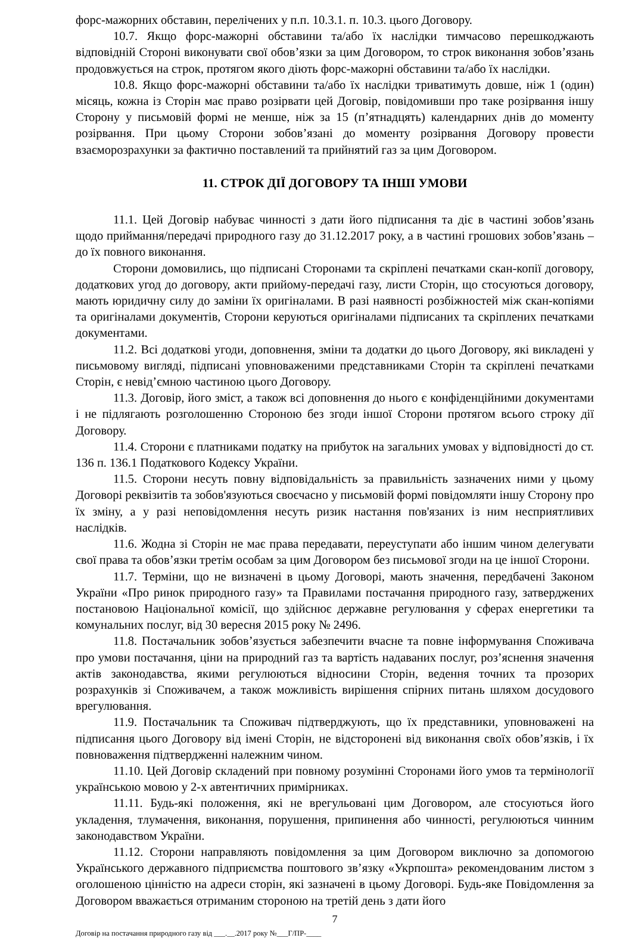форс-мажорних обставин, перелічених у п.п. 10.3.1. п. 10.3. цього Договору.
10.7. Якщо форс-мажорні обставини та/або їх наслідки тимчасово перешкоджають відповідній Стороні виконувати свої обов’язки за цим Договором, то строк виконання зобов’язань продовжується на строк, протягом якого діють форс-мажорні обставини та/або їх наслідки.
10.8. Якщо форс-мажорні обставини та/або їх наслідки триватимуть довше, ніж 1 (один) місяць, кожна із Сторін має право розірвати цей Договір, повідомивши про таке розірвання іншу Сторону у письмовій формі не менше, ніж за 15 (п’ятнадцять) календарних днів до моменту розірвання. При цьому Сторони зобов’язані до моменту розірвання Договору провести взаєморозрахунки за фактично поставлений та прийнятий газ за цим Договором.
11. СТРОК ДІЇ ДОГОВОРУ ТА ІНШІ УМОВИ
11.1. Цей Договір набуває чинності з дати його підписання та діє в частині зобов’язань щодо приймання/передачі природного газу до 31.12.2017 року, а в частині грошових зобов’язань – до їх повного виконання.
Сторони домовились, що підписані Сторонами та скріплені печатками скан-копії договору, додаткових угод до договору, акти прийому-передачі газу, листи Сторін, що стосуються договору, мають юридичну силу до заміни їх оригіналами. В разі наявності розбіжностей між скан-копіями та оригіналами документів, Сторони керуються оригіналами підписаних та скріплених печатками документами.
11.2. Всі додаткові угоди, доповнення, зміни та додатки до цього Договору, які викладені у письмовому вигляді, підписані уповноваженими представниками Сторін та скріплені печатками Сторін, є невід’ємною частиною цього Договору.
11.3. Договір, його зміст, а також всі доповнення до нього є конфіденційними документами і не підлягають розголошенню Стороною без згоди іншої Сторони протягом всього строку дії Договору.
11.4. Сторони є платниками податку на прибуток на загальних умовах у відповідності до ст. 136 п. 136.1 Податкового Кодексу України.
11.5. Сторони несуть повну відповідальність за правильність зазначених ними у цьому Договорі реквізитів та зобов'язуються своєчасно у письмовій формі повідомляти іншу Сторону про їх зміну, а у разі неповідомлення несуть ризик настання пов'язаних із ним несприятливих наслідків.
11.6. Жодна зі Сторін не має права передавати, переуступати або іншим чином делегувати свої права та обов’язки третім особам за цим Договором без письмової згоди на це іншої Сторони.
11.7. Терміни, що не визначені в цьому Договорі, мають значення, передбачені Законом України «Про ринок природного газу» та Правилами постачання природного газу, затверджених постановою Національної комісії, що здійснює державне регулювання у сферах енергетики та комунальних послуг, від 30 вересня 2015 року № 2496.
11.8. Постачальник зобов’язується забезпечити вчасне та повне інформування Споживача про умови постачання, ціни на природний газ та вартість надаваних послуг, роз’яснення значення актів законодавства, якими регулюються відносини Сторін, ведення точних та прозорих розрахунків зі Споживачем, а також можливість вирішення спірних питань шляхом досудового врегулювання.
11.9. Постачальник та Споживач підтверджують, що їх представники, уповноважені на підписання цього Договору від імені Сторін, не відсторонені від виконання своїх обов’язків, і їх повноваження підтвердженні належним чином.
11.10. Цей Договір складений при повному розумінні Сторонами його умов та термінології українською мовою у 2-х автентичних примірниках.
11.11. Будь-які положення, які не врегульовані цим Договором, але стосуються його укладення, тлумачення, виконання, порушення, припинення або чинності, регулюються чинним законодавством України.
11.12. Сторони направляють повідомлення за цим Договором виключно за допомогою Українського державного підприємства поштового зв’язку «Укрпошта» рекомендованим листом з оголошеною цінністю на адреси сторін, які зазначені в цьому Договорі. Будь-яке Повідомлення за Договором вважається отриманим стороною на третій день з дати його
7
Договір на постачання природного газу від ___.__.2017 року №___Г/ПР-____